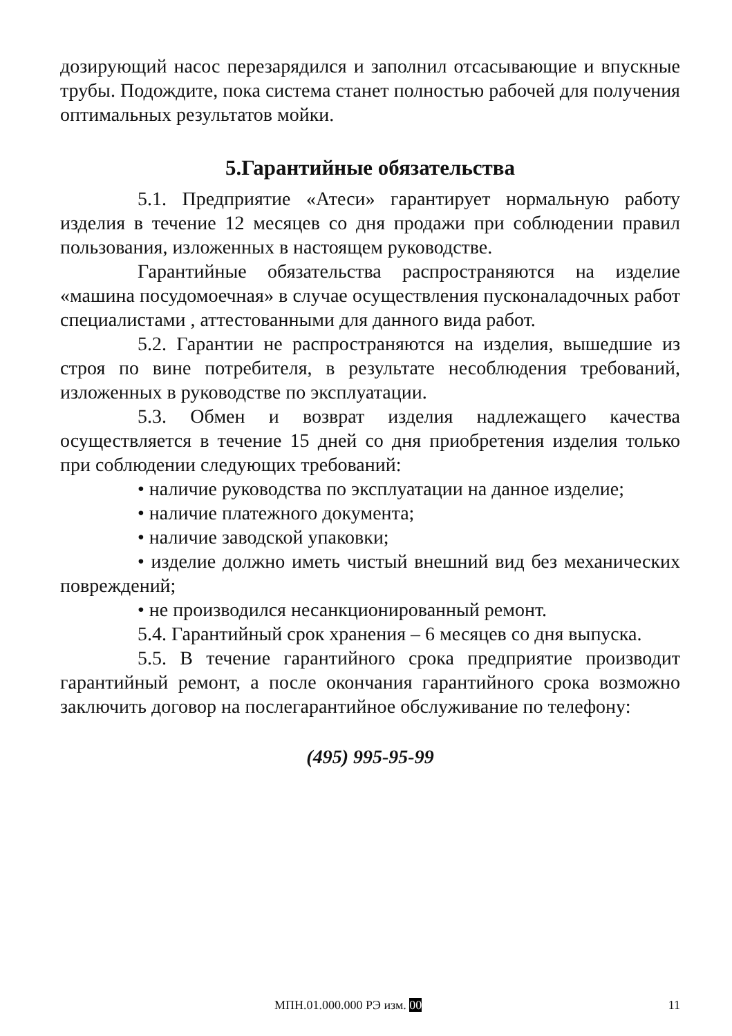дозирующий насос перезарядился и заполнил отсасывающие и впускные трубы. Подождите, пока система станет полностью рабочей для получения оптимальных результатов мойки.
5.Гарантийные обязательства
5.1. Предприятие «Атеси» гарантирует нормальную работу изделия в течение 12 месяцев со дня продажи при соблюдении правил пользования, изложенных в настоящем руководстве.
Гарантийные обязательства распространяются на изделие «машина посудомоечная» в случае осуществления пусконаладочных работ специалистами , аттестованными для данного вида работ.
5.2. Гарантии не распространяются на изделия, вышедшие из строя по вине потребителя, в результате несоблюдения требований, изложенных в руководстве по эксплуатации.
5.3. Обмен и возврат изделия надлежащего качества осуществляется в течение 15 дней со дня приобретения изделия только при соблюдении следующих требований:
• наличие руководства по эксплуатации на данное изделие;
• наличие платежного документа;
• наличие заводской упаковки;
• изделие должно иметь чистый внешний вид без механических повреждений;
• не производился несанкционированный ремонт.
5.4. Гарантийный срок хранения – 6 месяцев со дня выпуска.
5.5. В течение гарантийного срока предприятие производит гарантийный ремонт, а после окончания гарантийного срока возможно заключить договор на послегарантийное обслуживание по телефону:
(495) 995-95-99
МПН.01.000.000 РЭ изм. 00 11